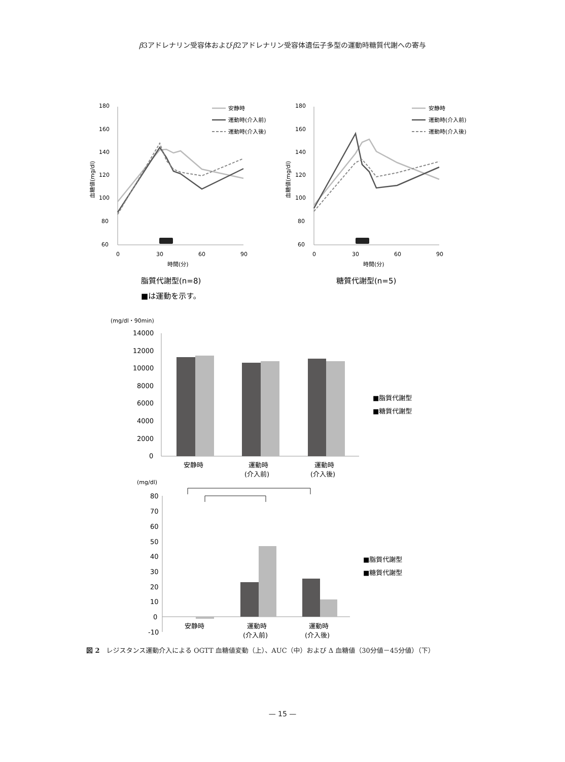β3アドレナリン受容体およびβ2アドレナリン受容体遺伝子多型の運動時糖質代謝への寄与
180
160
140
120
100
80
60
0
30
60
90
時間(分)
血糖値(mg/dl)
安静時
運動時(介入前)
運動時(介入後)
脂質代謝型(n=8)
180
160
140
120
100
80
60
0
30
60
90
時間(分)
血糖値(mg/dl)
安静時
運動時(介入前)
運動時(介入後)
糖質代謝型(n=5)
■は運動を示す。
(mg/dl・90min)
14000
12000
10000
8000
6000
4000
2000
0
安静時
運動時
(介入前)
運動時
(介入後)
■脂質代謝型
■糖質代謝型
(mg/dl)
80
70
60
50
40
30
20
10
0
-10
安静時
運動時
(介入前)
運動時
(介入後)
■脂質代謝型
■糖質代謝型
図 2　レジスタンス運動介入による OGTT 血糖値変動（上）、AUC（中）および Δ 血糖値（30分値－45分値）（下）
— 15 —